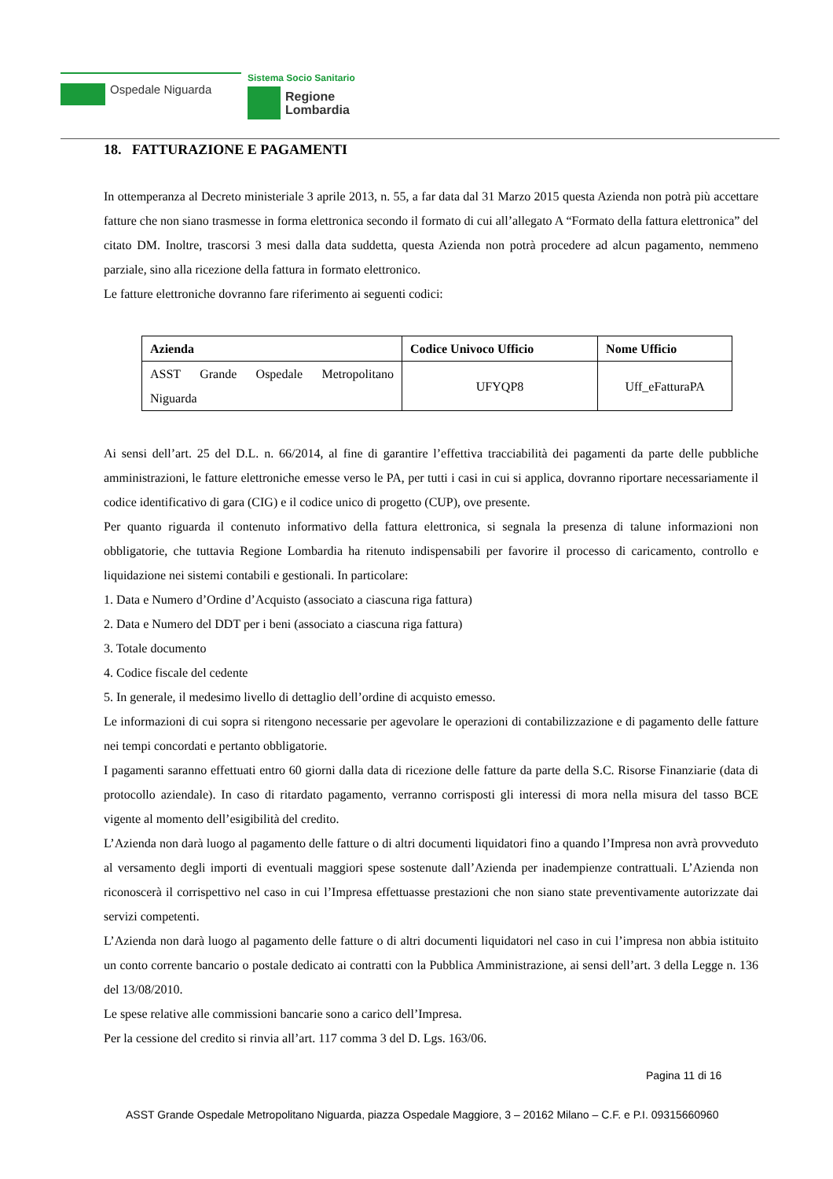Ospedale Niguarda
Sistema Socio Sanitario
Regione
Lombardia
18. FATTURAZIONE E PAGAMENTI
In ottemperanza al Decreto ministeriale 3 aprile 2013, n. 55, a far data dal 31 Marzo 2015 questa Azienda non potrà più accettare fatture che non siano trasmesse in forma elettronica secondo il formato di cui all’allegato A “Formato della fattura elettronica” del citato DM. Inoltre, trascorsi 3 mesi dalla data suddetta, questa Azienda non potrà procedere ad alcun pagamento, nemmeno parziale, sino alla ricezione della fattura in formato elettronico.
Le fatture elettroniche dovranno fare riferimento ai seguenti codici:
| Azienda | Codice Univoco Ufficio | Nome Ufficio |
| --- | --- | --- |
| ASST Grande Ospedale Metropolitano Niguarda | UFYQP8 | Uff_eFatturaPA |
Ai sensi dell’art. 25 del D.L. n. 66/2014, al fine di garantire l’effettiva tracciabilità dei pagamenti da parte delle pubbliche amministrazioni, le fatture elettroniche emesse verso le PA, per tutti i casi in cui si applica, dovranno riportare necessariamente il codice identificativo di gara (CIG) e il codice unico di progetto (CUP), ove presente.
Per quanto riguarda il contenuto informativo della fattura elettronica, si segnala la presenza di talune informazioni non obbligatorie, che tuttavia Regione Lombardia ha ritenuto indispensabili per favorire il processo di caricamento, controllo e liquidazione nei sistemi contabili e gestionali. In particolare:
1. Data e Numero d’Ordine d’Acquisto (associato a ciascuna riga fattura)
2. Data e Numero del DDT per i beni (associato a ciascuna riga fattura)
3. Totale documento
4. Codice fiscale del cedente
5. In generale, il medesimo livello di dettaglio dell’ordine di acquisto emesso.
Le informazioni di cui sopra si ritengono necessarie per agevolare le operazioni di contabilizzazione e di pagamento delle fatture nei tempi concordati e pertanto obbligatorie.
I pagamenti saranno effettuati entro 60 giorni dalla data di ricezione delle fatture da parte della S.C. Risorse Finanziarie (data di protocollo aziendale). In caso di ritardato pagamento, verranno corrisposti gli interessi di mora nella misura del tasso BCE vigente al momento dell’esigibilità del credito.
L’Azienda non darà luogo al pagamento delle fatture o di altri documenti liquidatori fino a quando l’Impresa non avrà provveduto al versamento degli importi di eventuali maggiori spese sostenute dall’Azienda per inadempienze contrattuali. L’Azienda non riconoscerà il corrispettivo nel caso in cui l’Impresa effettuasse prestazioni che non siano state preventivamente autorizzate dai servizi competenti.
L’Azienda non darà luogo al pagamento delle fatture o di altri documenti liquidatori nel caso in cui l’impresa non abbia istituito un conto corrente bancario o postale dedicato ai contratti con la Pubblica Amministrazione, ai sensi dell’art. 3 della Legge n. 136 del 13/08/2010.
Le spese relative alle commissioni bancarie sono a carico dell’Impresa.
Per la cessione del credito si rinvia all’art. 117 comma 3 del D. Lgs. 163/06.
Pagina 11 di 16
ASST Grande Ospedale Metropolitano Niguarda, piazza Ospedale Maggiore, 3 – 20162 Milano – C.F. e P.I. 09315660960